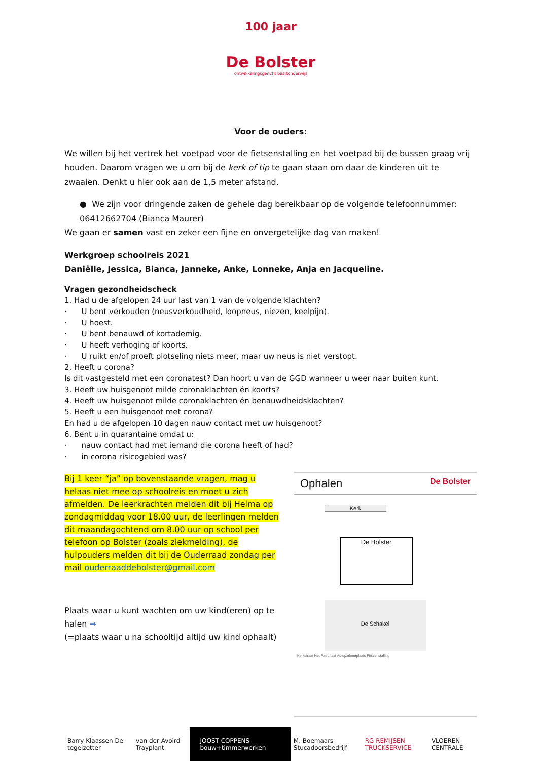100 jaar
De Bolster
ontwikkelingsgericht basisonderwijs
Voor de ouders:
We willen bij het vertrek het voetpad voor de fietsenstalling en het voetpad bij de bussen graag vrij houden. Daarom vragen we u om bij de kerk of tip te gaan staan om daar de kinderen uit te zwaaien. Denkt u hier ook aan de 1,5 meter afstand.
● We zijn voor dringende zaken de gehele dag bereikbaar op de volgende telefoonnummer: 06412662704 (Bianca Maurer)
We gaan er samen vast en zeker een fijne en onvergetelijke dag van maken!
Werkgroep schoolreis 2021
Daniëlle, Jessica, Bianca, Janneke, Anke, Lonneke, Anja en Jacqueline.
Vragen gezondheidscheck
1. Had u de afgelopen 24 uur last van 1 van de volgende klachten?
· U bent verkouden (neusverkoudheid, loopneus, niezen, keelpijn).
· U hoest.
· U bent benauwd of kortademig.
· U heeft verhoging of koorts.
· U ruikt en/of proeft plotseling niets meer, maar uw neus is niet verstopt.
2. Heeft u corona?
Is dit vastgesteld met een coronatest? Dan hoort u van de GGD wanneer u weer naar buiten kunt.
3. Heeft uw huisgenoot milde coronaklachten én koorts?
4. Heeft uw huisgenoot milde coronaklachten én benauwdheidsklachten?
5. Heeft u een huisgenoot met corona?
En had u de afgelopen 10 dagen nauw contact met uw huisgenoot?
6. Bent u in quarantaine omdat u:
· nauw contact had met iemand die corona heeft of had?
· in corona risicogebied was?
Bij 1 keer “ja” op bovenstaande vragen, mag u helaas niet mee op schoolreis en moet u zich afmelden. De leerkrachten melden dit bij Helma op zondagmiddag voor 18.00 uur, de leerlingen melden dit maandagochtend om 8.00 uur op school per telefoon op Bolster (zoals ziekmelding), de hulpouders melden dit bij de Ouderraad zondag per mail ouderraaddebolster@gmail.com
Plaats waar u kunt wachten om uw kind(eren) op te halen ➡
(=plaats waar u na schooltijd altijd uw kind ophaalt)
Ophalen De Bolster
Kerk
De Bolster
De Schakel
Kerkstraat Het Patronaat Autoparkeerplaats Fietsenstalling
Barry Klaassen De tegelzetter van der Avoird Trayplant JOOST COPPENS bouw+timmerwerken M. Boemaars Stucadoorsbedrijf RG REMIJSEN TRUCKSERVICE VLOEREN CENTRALE